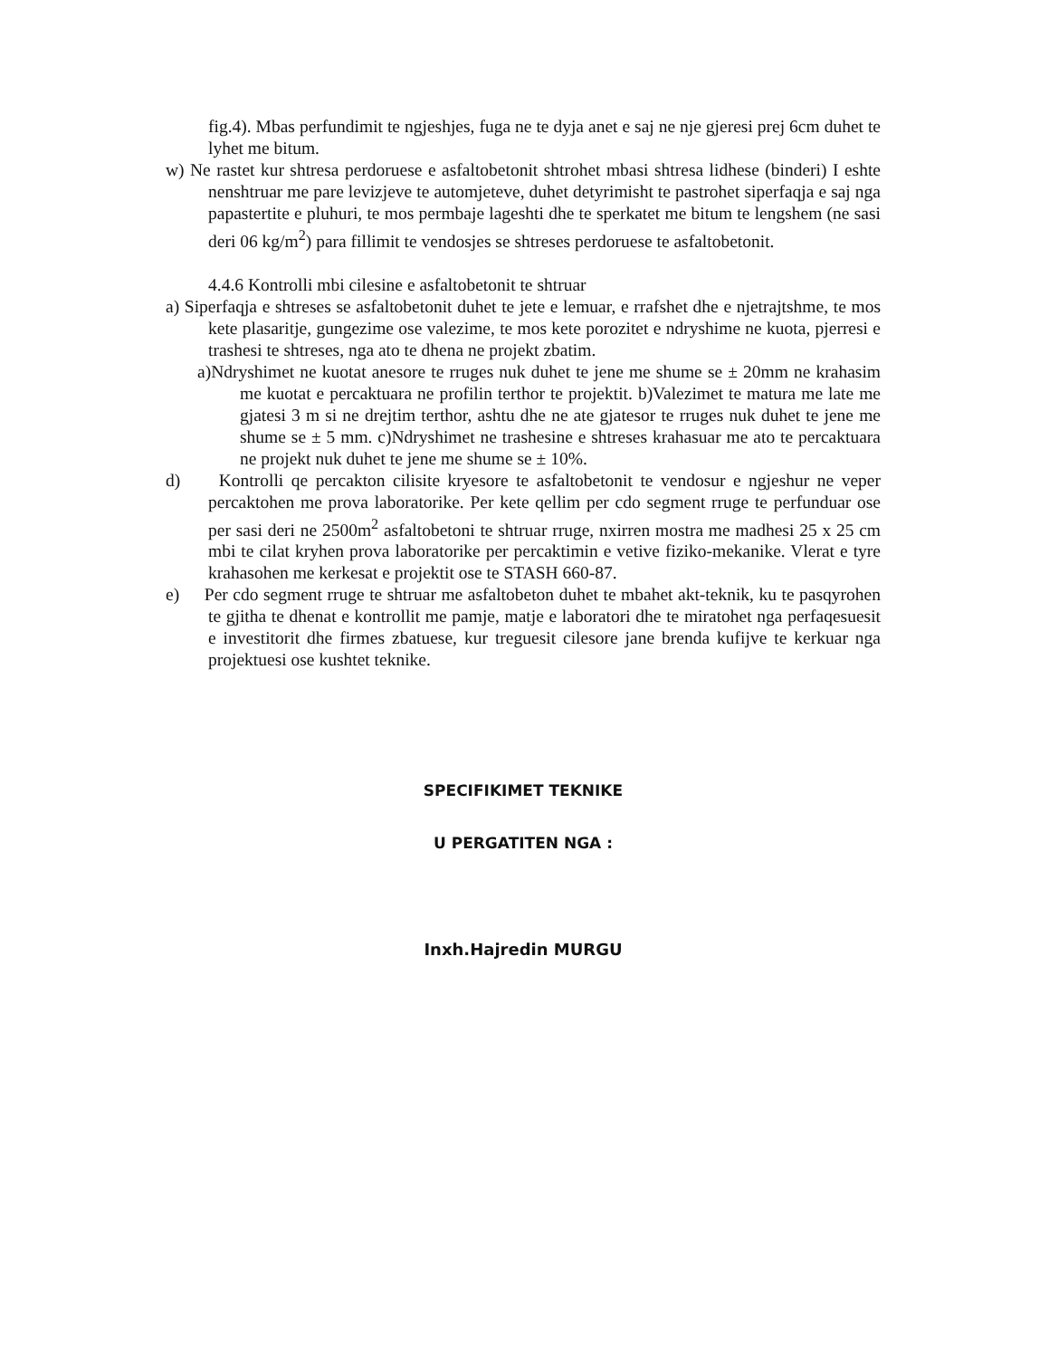fig.4). Mbas perfundimit te ngjeshjes, fuga ne te dyja anet e saj ne nje gjeresi prej 6cm duhet te lyhet me bitum.
w) Ne rastet kur shtresa perdoruese e asfaltobetonit shtrohet mbasi shtresa lidhese (binderi) I eshte nenshtruar me pare levizjeve te automjeteve, duhet detyrimisht te pastrohet siperfaqja e saj nga papastertite e pluhuri, te mos permbaje lageshti dhe te sperkatet me bitum te lengshem (ne sasi deri 06 kg/m<sup>2</sup>) para fillimit te vendosjes se shtreses perdoruese te asfaltobetonit.
4.4.6 Kontrolli mbi cilesine e asfaltobetonit te shtruar
a) Siperfaqja e shtreses se asfaltobetonit duhet te jete e lemuar, e rrafshet dhe e njetrajtshme, te mos kete plasaritje, gungezime ose valezime, te mos kete porozitet e ndryshime ne kuota, pjerresi e trashesi te shtreses, nga ato te dhena ne projekt zbatim.
a)Ndryshimet ne kuotat anesore te rruges nuk duhet te jene me shume se ± 20mm ne krahasim me kuotat e percaktuara ne profilin terthor te projektit. b)Valezimet te matura me late me gjatesi 3 m si ne drejtim terthor, ashtu dhe ne ate gjatesor te rruges nuk duhet te jene me shume se ± 5 mm. c)Ndryshimet ne trashesine e shtreses krahasuar me ato te percaktuara ne projekt nuk duhet te jene me shume se ± 10%.
d) Kontrolli qe percakton cilisite kryesore te asfaltobetonit te vendosur e ngjeshur ne veper percaktohen me prova laboratorike. Per kete qellim per cdo segment rruge te perfunduar ose per sasi deri ne 2500m<sup>2</sup> asfaltobetoni te shtruar rruge, nxirren mostra me madhesi 25 x 25 cm mbi te cilat kryhen prova laboratorike per percaktimin e vetive fiziko-mekanike. Vlerat e tyre krahasohen me kerkesat e projektit ose te STASH 660-87.
e) Per cdo segment rruge te shtruar me asfaltobeton duhet te mbahet akt-teknik, ku te pasqyrohen te gjitha te dhenat e kontrollit me pamje, matje e laboratori dhe te miratohet nga perfaqesuesit e investitorit dhe firmes zbatuese, kur treguesit cilesore jane brenda kufijve te kerkuar nga projektuesi ose kushtet teknike.
SPECIFIKIMET TEKNIKE
U PERGATITEN NGA :
Inxh.Hajredin MURGU